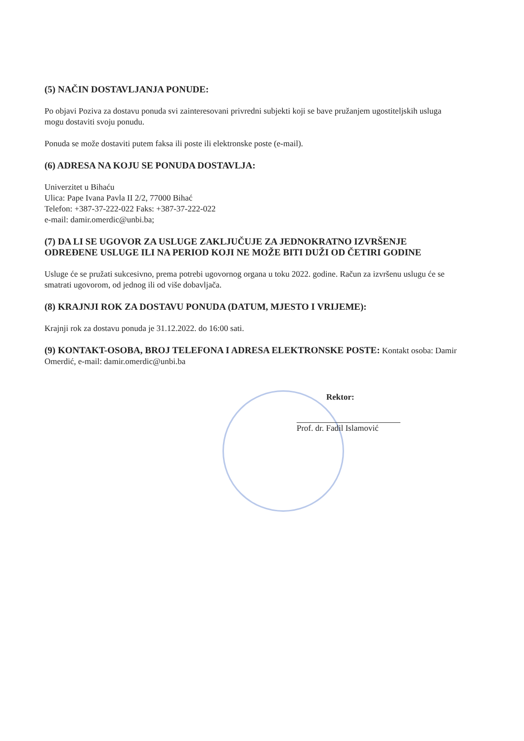(5) NAČIN DOSTAVLJANJA PONUDE:
Po objavi Poziva za dostavu ponuda svi zainteresovani privredni subjekti koji se bave pružanjem ugostiteljskih usluga mogu dostaviti svoju ponudu.
Ponuda se može dostaviti putem faksa ili poste ili elektronske poste (e-mail).
(6) ADRESA NA KOJU SE PONUDA DOSTAVLJA:
Univerzitet u Bihaću
Ulica: Pape Ivana Pavla II 2/2, 77000 Bihać
Telefon: +387-37-222-022 Faks: +387-37-222-022
e-mail: damir.omerdic@unbi.ba;
(7) DA LI SE UGOVOR ZA USLUGE ZAKLJUČUJE ZA JEDNOKRATNO IZVRŠENJE ODREĐENE USLUGE ILI NA PERIOD KOJI NE MOŽE BITI DUŽI OD ČETIRI GODINE
Usluge će se pružati sukcesivno, prema potrebi ugovornog organa u toku 2022. godine. Račun za izvršenu uslugu će se smatrati ugovorom, od jednog ili od više dobavljača.
(8) KRAJNJI ROK ZA DOSTAVU PONUDA (DATUM, MJESTO I VRIJEME):
Krajnji rok za dostavu ponuda je 31.12.2022. do 16:00 sati.
(9) KONTAKT-OSOBA, BROJ TELEFONA I ADRESA ELEKTRONSKE POSTE: Kontakt osoba: Damir Omerdić, e-mail: damir.omerdic@unbi.ba
Rektor:
Prof. dr. Fadil Islamović